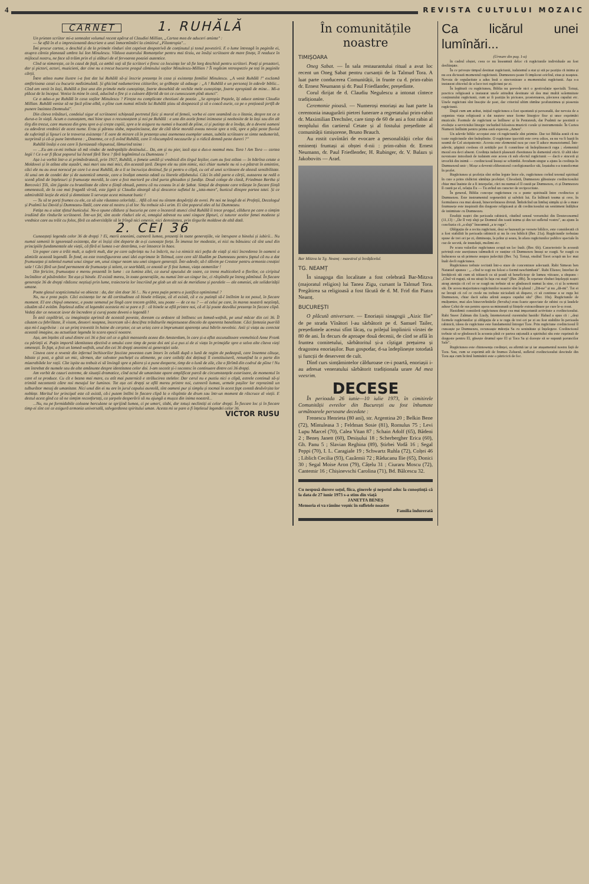4 REVISTA CULTULUI MOZAIC
CARNET 1. RUHĂLĂ
Un prieten scriitor mi-a semnalat volumul recent apărut al Claudiei Millian, „Cartea mea de aduceri aminte" :
— Se află în el o impresionantă descriere a unei înmormîntări la cimitirul „Filantropia"...
Îmi procur cartea, o deschid și de la primele rînduri sînt captivat deopotrivă de conținutul și tonul povestirii. E o lume întreagă în paginile ei, asupra căreia planează umbra lui Ion Minulescu. Văduva autorului Romanțelor pentru mai tîrziu, ea însăși scriitoare de mare finețe, îl readuce în mijlocul nostru, ne face să trăim prin el și alături de el fervoarea poeziei autentice.
Cînd se nimerește, ca în cazul de față, ca ambii soți să fie scriitori e firesc ca locuința lor să fie larg deschisă pentru scriitori. Poeți și prozatori, dar și pictori, actori, muzicieni, dar cine nu a trecut bucuros pragul căminului soților Minulescu-Millian ? Îi regăsim retrospectiv pe toți în paginile cărții.
Între atîtea nume ilustre i-a fost dat lui Ruhălă să-și înscrie prezența în casa și existența familiei Minulescu. „A venit Ruhălă !" exclamă amfitrioana casei cu bucurie nedisimulată. Și ghicind nedumerirea cititorilor, se grăbește să adauge : „A ! Ruhălă e un personaj în adevăr biblic... Cînd am venit în Iași, Ruhălă a fost una din primele mele cunoștințe, foarte deosebită de vechile mele cunoștințe, foarte apropiată de mine... Mi-a plăcut de la început. Venise la mine în casă, aducînd o fire și o culoare diferită de tot ce cunoscusem pînă atunci".
Ce a adus-o pe Ruhălă în casa soților Minulescu ? Firește nu complicate chestiuni de poezie. „Se apropia Paștele, îți aduce aminte Claudia Millian. Ruhălă venise să ne facă pîine albă, o pîine cum numai mîinile lui Ruhălă știau să dospească și să o coacă aurie, ca pe o prețioasă jertfă de punere înaintea Domnului".
Din cîteva trăsături, condeiul sigur al scriitoarei schițează portretul fizic și moral al femeii, vorba ei care seamănă cu o litanie, despre tot ce a durut-o în viață. Acum o cunoaștem, mai bine spus o recunoaștem și noi pe Ruhălă : e una din acele femei inimoase și neobosite de la Iași sau din alt tîrg din trecut, care muncea din greu spre a-și crește copiii, spre a le asigura nu numai o bucată de pîine, ci și putința de a învăța, de a deveni oameni cu adevărat vrednici de acest nume. Erau și păreau slabe, neputincioase, dar de cîtă tărie morală aveau nevoie spre a trăi, spre a păși peste fluviul de suferință și lipsuri ce le traversa existența ! E oare de mirare că în prezența unui asemenea exemplar uman, subtila scriitoare se simte nedumerită, surprinsă și că-și pune întrebarea : „Doamne, ce o fi avînd Ruhălă, care îi răscumpără necazurile și o ridică demnă peste dureri ?"
Ruhălă însăși e cea care îi furnizează răspunsul, lămurind taina :
— ...Eu am ce-mi trebuie să mă vindec de nedreptățile destinului... Da, am și nu pier, iacă așa a dus-o neamul meu. Tora ! Am Tora — cartea legii ! Ce s-ar fi făcut poporul lui Israel fără Tora ? fără legămîntul cu Dumnezeu ?
Așa i-a vorbit într-o zi primăvăratecă, prin 1917, Ruhălă, o femeie umilă și vrednică din tîrgul Ieșilor, cum au fost atîtea — în bătrîna cetate a Moldovei și în atîtea alte așezări, mai mari sau mai mici, din această țară. Despre ele nu știm nimic, nici chiar numele nu ni s-a păstrat în amintire, căci ele nu au avut norocul pe care l-a avut Ruhălă, de a li se încrucișa destinul, fie și pentru o clipă, cu cel al unei scriitoare de aleasă sensibilitate. Al unui om de condei dar și de autentică omenie, care a învățat omenia odată cu literele alfabetului. Căci în altă parte a cărții, autoarea ne redă o scenă plină de înțelesuri și frumusețe morală, la care a fost martoră pe cînd purta ghiozdan și fundițe. Două colege de clasă, Friedman Bertha și Bercovici Țili, sînt jignite cu brutalitate de către o ființă obtuză, pentru că nu coseau în zi de Șabat. Simțul de dreptate care trăiește în fiecare ființă omenească, de la cea mai fragedă vîrstă, este jignit și Claudia aleargă să-și descarce sufletul la „tata-mare", bunicul dinspre partea tatei. Și ce admirabilă lecție de etică și demnitate îi servește acest minunat bunic !
— Tu să te porți frumos cu ele, ca să uite răutatea celorlalți... Află că noi nu sîntem despărțiți de ovrei. Pe noi ne leagă de ei Profeții, Decalogul și Psalmii lui David și Dumnezeu-Tatăl, care este al nostru și al lor. Nu trebuie să-i urim. Ei sînt poporul ales al lui Dumnezeu.
Fetița nu a uitat sfatul bunicului. Ne-o spune căldura și bucuria pe care o încearcă atunci cînd Ruhălă îi trece pragul, căldura pe care o simțim iradiind din rîndurile scriitoarei. Într-un fel, sînt acele rînduri ale ei, omagiul adresat nu unei singure făpturi, ci tuturor acelor femei modeste și vrednice care au trăit cu folos, fără ca adversitățile să le frîngă nici omenia, nici demnitatea, prin tîrgurile moldave de altă dată.
2. CEI 36
Cunoașteți legenda celor 36 de drepți ? Ei, marii anonimi, cutreeră lumea, prezenți în toate generațiile, vie întrupare a binelui și iubirii... Nu numai semenii le ignorează existența, dar ei înșiși sînt departe de a-și cunoaște forța. În imensa lor modestie, ei nici nu bănuiesc că sînt unul din principiile fundamentale ale vieții, că fără ei lumea s-ar destrăma, s-ar întoarce în haos.
Un popor care a trăit mult, a suferit mult, dar pe care suferința nu l-a înăcrit, nu i-a nimicit nici pofta de viață și nici încrederea în oameni a zămislit această legendă. În fond, ea este transfigurarea unei idei exprimate în Talmud, care cere săl lăudăm pe Dumnezeu pentru faptul că nu a dat frumusețea și talentul numai unui singur om, unui singur neam sau unei singure generații. Într-adevăr, să-l slăvim pe Creator pentru armonia creației sale ! Căci fără un fond permanent de frumusețe și talent, ce searbădă, ce anostă ar fi fost lumea, viața oamenilor !
Din fericire, frumusețea e mereu prezentă în lume : ca lumina zilei, ca aurul apusului de soare, ca trena multicoloră a florilor, ca ciripitul încîntător al păsărelelor. Tot așa și binele. El există mereu, în toate generațiile, nu numai într-un singur loc, ci răspîndit pe întreg pămîntul. În fiecare generație 36 de drepți rătăcesc neștiuți prin lume, traiectoria lor înscriind pe glob un alt soi de meridiane și paralele — ale omeniei, ale solidarității umane.
Poate glasul scepticismului va obiecta : da, dar sînt doar 36 !... Nu e prea puțin pentru a justifica optimismul ?
Nu, nu e prea puțin. Căci existența lor ne dă certitudinea că binele trăiește, că el există, că e cu putință să-l întîlnim la tot pasul, în fiecare moment. El are chipul omenesc, e poate semenul pe lîngă care trecem grăbit, sau poate — de ce nu ? — al celui pe care, în marea noastră neștiință, căutăm să-l evităm. Înțelesul adînc al legendei acesteia mi se pare a fi : că binele se află printre noi, că el își poate dezvălui prezența în fiecare clipă. Vedeți dar ce nesecat izvor de încredere și curaj poate deveni o legendă !
În anii copilăriei, cu imaginația aprinsă de această poveste, doream cu ardoare să întîlnesc un lamed-wafnik, pe unul măcar din cei 36. Îl căutam cu febrilitate, îl visam, deseori noaptea, încercam să-i descifrez trăsăturile majestuoase dincolo de aparenta banalitate. Căci fantezia puerilă așa mi-l zugrăvise : ca un prinț travestit în haine de cerșetor, ca un uriaș care a împrumutat aparența unui bătrîn nevolnic. Anii și viața au corectat această imagine, au actualizat legenda la scara epocii noastre.
Așa, am înțeles că unul dintre cei 36 a fost cel ce a găsit mansarda aceea din Amsterdam, în care și-a aflat ascunzătoare vremelnică Anne Frank cu părinții ei. Puțin importă identitatea efectivă a omului care timp de peste doi ani și-a pus zi de zi viața în primejdie spre a salva alte cîteva vieți omenești. În fapt, a fost un lamed-wafnik, unul din cei 36 drepți anonimi ai generației sale.
Cineva care a revenit din infernul închisorilor fasciste povestea cum întors în celulă după o lună de regim de pedeapsă, care însemna cătușe, bătaie și post, a găsit un mic, sărman, dar salvator pachețel cu alimente, pe care ceilalți doi deținuți îl constituiseră, renunțînd la o parte din mizerabilele lor rații. Cîte ispite au trebuit ei să învingă spre a păstra și a pune deoparte, timp de o lună de zile, cîte o fărîmă din codrul de pîine ! Nu am întrebat de numele sau de alte amănunte despre identitatea celor doi. I-am socotit și-i socotesc în continuare dintre cei 36 drepți.
Am vorbit de cazuri extreme, de situații dramatice, cînd actul de umanitate apare amplificat parcă de circumstanțele exterioare, de momentul în care el se produce. Cu cît e bezna mai mare, cu atît mai puternică e strălucirea stelelor. Dar cerul nu e pustiu nici o clipă, astrele continuă să-și trimită necontenit către noi mesajul lor luminos. Tot așa cei drepți se află mereu printre noi, cutreeră lumea, urmele pașilor lor reprezintă un tulburător mesaj de umanitate. Nici unul din ei nu are în jurul capului aureolă, sînt oameni pur și simplu și tocmai în acest fapt constă desăvîrșita lor noblețe. Meritul lor principal este că există, că-i putem întîlni în fiecare clipă la o răspîntie de drum sau într-un moment de răscruce al vieții. E destul acest gînd ca să ne simțim reconfortați, ca șarpele desperării să nu ajungă a mușca din inima noastră...
...Nu, nu pe formidabile coloane herculane se sprijină lumea, ci pe umeri, slabi, dar totuși neclintiți ai celor drepți. În fiecare loc și în fiecare timp ei sînt cei ce asigură armonia universală, salvgardarea spiritului uman. Acesta mi se pare a fi înțelesul legendei celor 36.
VICTOR RUSU
În comunitățile noastre
TIMIȘOARA
Oneg Sabat. — În sala restaurantului ritual a avut loc recent un Oneg Sabat pentru cursanții de la Talmud Tora. A luat parte conducerea Comunității, în frunte cu d. prim-rabin dr. Ernest Neumann și dr. Paul Friedlander, președinte.
Corul dirijat de d. Claudiu Negulescu a intonat cîntece tradiționale.
Ceremonie pioasă. — Numeroși enoriași au luat parte la ceremonia inaugurării pietrei funerare a regretatului prim-rabin dr. Maximilian Drechsler, care timp de 60 de ani a fost rabin al templului din cartierul Cetate și al fostului președinte al comunității timișorene, Bruno Brauch.
Au rostit cuvîntări de evocare a personalității celor doi eminenți fruntași ai obștei d-nii : prim-rabin dr. Ernest Neumann, dr. Paul Friedlender, H. Rubinger, dr. V. Balazs și Jakobovits — Arad.
Bar Mitzva la Tg. Neamț : maestrul și învățăcelul.
TG. NEAMȚ
În sinagoga din localitate a fost celebrată Bar-Mitzva (majoratul religios) lui Tanea Zigu, cursant la Talmud Tora. Pregătirea sa religioasă a fost făcută de d. M. Frid din Piatra Neamț.
BUCUREȘTI
O plăcută aniversare. — Enoriașii sinagogii „Aizic Ilie" de pe strada Vînători l-au sărbătorit pe d. Samuel Tailer, președintele acestui sfînt lăcaș, cu prilejul împlinirii vîrstei de 80 de ani. În decurs de aproape două decenii, de cînd se află în fruntea comitetului, sărbătoritul și-a cîștigat prețuirea și dragostea enoriașilor. Bun gospodar, d-sa îndeplinește totodată și funcții de deservent de cult.
Dînd curs simțămintelor călduroase ce-i poartă, enoriașii i-au adresat veneratului sărbătorit tradiționala urare Ad mea veesrim.
DECESE
În perioada 26 iunie—10 iulie 1973, în cimitirele Comunității evreilor din București au fost înhumate următoarele persoane decedate :
Frenescu Henrieta (80 ani), str. Argentina 20 ; Belkin Bene (72), Mîntuleasa 3 ; Feldman Sosie (81), Romulus 75 ; Levi Lupu Marcel (70), Calea Vitan 87 ; Schain Adolf (65), Bădeni 2 ; Beneș Janett (60), Desișului 18 ; Scherbergher Erica (60), Gh. Panu 5 ; Slavian Reghina (89), Știrbei Vodă 16 ; Segal Peppi (70), I. L. Caragiale 19 ; Schwartz Ruhla (72), Colței 46 ; Liblich Cecilia (93), Cazărmii 72 ; Răducanu Ilie (65), Donici 30 ; Segal Moise Aron (79), Cățelu 31 ; Ciuraru Moscu (72), Cantemir 16 ; Chișinevschi Carolina (71), Bd. Bălcescu 32.
Cu nespusă durere soțul, fiica, ginerele și nepotul aduc la cunoștință că la data de 27 iunie 1973 s-a stins din viață
JANETTA BENEȘ
Memoria ei va rămîne veșnic în sufletele noastre
Familia îndurerată
Ca licărul unei lumînări...
(Urmare din pag. 1-a)
în cadrul obștei, ceea ce nu înseamnă deloc că rugăciunile individuale au fost desființate.
În ce privește timpul destinat rugăciunii, iudaismul a stat și stă pe poziția că inima și nu ora dictează momentul rugăciunii. Dumnezeu poate fi implorat oricînd, ziua și noaptea. Nevoia de regularitate a adus însă o sincronizare a momentului rugăciunii. Așa s-a instaurat obiceiul de a face trei rugăciuni pe zi.
În legătură cu rugăciunea, Biblia nu prevede nici o gesticulație specială. Totuși, practica religioasă a instaurat unele atitudini destinate să dea mai multă solemnitate conținutului rugăciunii, cum ar fi poziția în picioare, prosternarea, plecarea capului etc. Unele rugăciuni sînt însoțite de post, dar criteriul ultim rămîne profunzimea și piosenia rugăciunii.
După cum am arătat, inițial rugăciunea a fost spontană și personală, dar nevoia de a organiza viața religioasă a dat naștere unor forme liturgice fixe și unor exprimări muzicale. Formule de rugăciuni se întîlnesc și în Pentateuh, dar Psalmii ne prezintă o evoluție a serviciului liturgic incluzînd folosirea muzicii corale și instrumentale. În Cartea Numerii întîlnim pentru prima oară expresia „Amen".
Un adevăr biblic acceptat este că rugăciunile sînt primite. Dar tot Biblia arată că nu toate rugăciunile sînt îndeplinite. O rugăciune ipocrită este ceva odios, ea nu va fi luată în seamă de Cel atotputernic. Acesta este elementul nou pe care îl aduce monoteismul. Într-adevăr, păginii credeau că zeitățile pot fi constrînse să îndeplinească ruga ; elementul moral era deci absent. Credința iudaică plasează chestiunea în domeniul eticii. O altă idee novatoare introdusă de iudaism este aceea că sub efectul rugăciunii — dacă e sinceră și izvorîtă din inimă — credinciosul însuși se schimbă. Avraham singur a ajuns la credința în Dumnezeul unic ; Moșe a devenit eliberatorul coreligionarilor săi, Ieșaiahu s-a transformat în profet.
Rugăciunea și profeția sînt strîns legate între ele, rugăciunea creînd terenul spiritual în care a prins rădăcini sămînța profeției. Cîteodată, Dumnezeu glăsuiește credinciosului chiar mai înainte de a fi interpelat, căci nu numai el îl caută pe Dumnezeu, ci și Dumnezeu îl caută pe el, relația Eu — Tu avînd un caracter de reciprocitate.
În general, Biblia concepe rugăciunea ca o punte spirituală între credincios și Dumnezeu. Este instrumentul regenerării și salvării lui. Ea înlătură teama și cere, în formularea cea mai aleasă, binecuvîntarea divină. Îmbrăcînd un limbaj simplu și de o mare frumusețe este inspirată din dragoste religioasă și dă credinciosului un sentiment înălțător de intimitate cu Dumnezeu.
Erudiții noștri din perioada rabinică, căutînd sensul versetului din Deuteronomul (11,13) : „De îl veți sluji pe Domnul din toată inima și din tot sufletul vostru", au ajuns la concluzia că „a sluji" înseamnă „a te ruga".
Obligația de a recita rugăciuni, deși se bazează pe versete biblice, este considerată că a fost stabilită în perioada rabinică și nu în cea biblică (Ber. 21a). Rugăciunile trebuiau spuse de trei ori pe zi, dimineața, la prînz și seara, în afara rugăciunilor publice speciale în caz de secetă, de inundații, molimi etc.
Pe scara valorilor rugăciunea ocupă un loc înalt. (Ber. 6b). Caracteristic în această privință este aserțiunea talmudică ce susține că Dumnezeu însuși se roagă. Se roagă ca îndurarea sa să primeze asupra judecății (Ber. 7a). Totuși, studiul Torei ocupă un loc mai înalt decît rugăciunea.
Rugăciunea trebuie recitată într-o stare de concentrare adecuată. Rabi Simeon ben Nataniel spunea : „...cînd te rogi nu folosi o formă neschimbată". Rabi Eliezer, întrebat de învățăceii săi cum să trăiască ca să poată să beneficieze de lumea viitoare, a răspuns : „Cînd vă rugați, să nu uitați în fața cui stați" (Ber. 28b). În repetate rînduri înțelepții noștri atrag atenția că cel ce se roagă nu trebuie să se gîndească numai la sine, ci și la semenii săi. De aceea majoritatea rugăciunilor noastre sînt la plural : „Dă-ne" și nu „dă-mi". Tot ei ne învață că cel ce crede nu trebuie niciodată să dispere, ci să continue a se ruga lui Dumnezeu, chiar dacă sabia atîrnă asupra capului său" (Ber. 10a). Rugăciunile de mulțumire, mai ales binecuvîntările (beraha) erau foarte apreciate de rabini ca și laudele aduse Celui de sus pentru opera sa minunată și ființele extraordinare pe care le-a creat.
Hasidimii consideră rugăciunea drept cea mai importantă activitate a credinciosului. Rabi Sneer Zalman din Liady, întemeietorul curentului hasidic Habad a spus că : „deși formele rugăciunilor și obligația de a te ruga de trei ori pe zi au fost stabilite în perioada rabinică, ideea de rugăciune este fundamentul întregei Tore. Prin rugăciune credinciosul îl cunoaște pe Dumnezeu, recunoaște măreția Sa cu seninătate și înțelegere. Credinciosul trebuie să se gîndească la aceasta pînă ce partea rațională a spiritului său este cuprinsă de dragoste pentru El, găsește drumul spre El și Tora Sa și dorește să se supună poruncilor Sale".
Rugăciunea este chintesența credinței, ea afirmă iar și iar atașamentul nostru față de Tora. Sau, cum se exprimă atît de frumos Zoharul, sufletul credinciosului descinde din Tora așa cum licărul luminării este o părticică de foc.